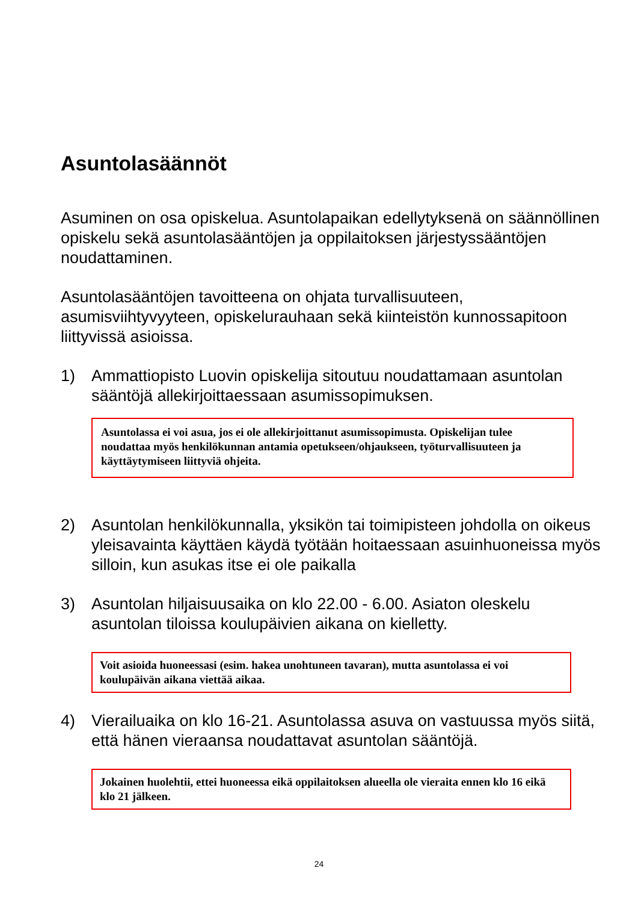Asuntolasäännöt
Asuminen on osa opiskelua. Asuntolapaikan edellytyksenä on säännöllinen opiskelu sekä asuntolasääntöjen ja oppilaitoksen järjestyssääntöjen noudattaminen.
Asuntolasääntöjen tavoitteena on ohjata turvallisuuteen, asumisviihtyvyyteen, opiskelurauhaan sekä kiinteistön kunnossapitoon liittyvissä asioissa.
1) Ammattiopisto Luovin opiskelija sitoutuu noudattamaan asuntolan sääntöjä allekirjoittaessaan asumissopimuksen.
Asuntolassa ei voi asua, jos ei ole allekirjoittanut asumissopimusta. Opiskelijan tulee noudattaa myös henkilökunnan antamia opetukseen/ohjaukseen, työturvallisuuteen ja käyttäytymiseen liittyviä ohjeita.
2) Asuntolan henkilökunnalla, yksikön tai toimipisteen johdolla on oikeus yleisavainta käyttäen käydä työtään hoitaessaan asuinhuoneissa myös silloin, kun asukas itse ei ole paikalla
3) Asuntolan hiljaisuusaika on klo 22.00 - 6.00. Asiaton oleskelu asuntolan tiloissa koulupäivien aikana on kielletty.
Voit asioida huoneessasi (esim. hakea unohtuneen tavaran), mutta asuntolassa ei voi koulupäivän aikana viettää aikaa.
4) Vierailuaika on klo 16-21. Asuntolassa asuva on vastuussa myös siitä, että hänen vieraansa noudattavat asuntolan sääntöjä.
Jokainen huolehtii, ettei huoneessa eikä oppilaitoksen alueella ole vieraita ennen klo 16 eikä klo 21 jälkeen.
24